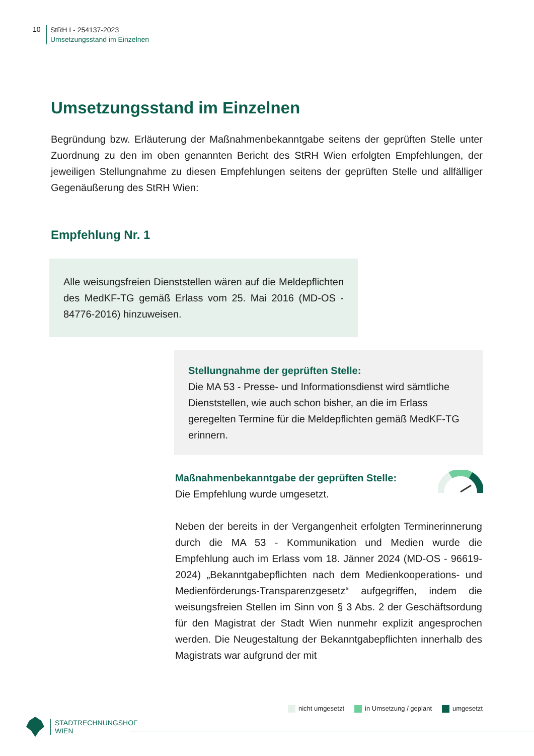10
StRH I - 254137-2023
Umsetzungsstand im Einzelnen
Umsetzungsstand im Einzelnen
Begründung bzw. Erläuterung der Maßnahmenbekanntgabe seitens der geprüften Stelle unter Zuordnung zu den im oben genannten Bericht des StRH Wien erfolgten Empfehlungen, der jeweiligen Stellungnahme zu diesen Empfehlungen seitens der geprüften Stelle und allfälliger Gegenäußerung des StRH Wien:
Empfehlung Nr. 1
Alle weisungsfreien Dienststellen wären auf die Meldepflichten des MedKF-TG gemäß Erlass vom 25. Mai 2016 (MD-OS - 84776-2016) hinzuweisen.
Stellungnahme der geprüften Stelle:
Die MA 53 - Presse- und Informationsdienst wird sämtliche Dienststellen, wie auch schon bisher, an die im Erlass geregelten Termine für die Meldepflichten gemäß MedKF-TG erinnern.
Maßnahmenbekanntgabe der geprüften Stelle:
Die Empfehlung wurde umgesetzt.
Neben der bereits in der Vergangenheit erfolgten Terminerinnerung durch die MA 53 - Kommunikation und Medien wurde die Empfehlung auch im Erlass vom 18. Jänner 2024 (MD-OS - 96619-2024) „Bekanntgabepflichten nach dem Medienkooperations- und Medienförderungs-Transparenzgesetz“ aufgegriffen, indem die weisungsfreien Stellen im Sinn von § 3 Abs. 2 der Geschäftsordung für den Magistrat der Stadt Wien nunmehr explizit angesprochen werden. Die Neugestaltung der Bekanntgabepflichten innerhalb des Magistrats war aufgrund der mit
nicht umgesetzt in Umsetzung / geplant umgesetzt
STADTRECHNUNGSHOF
WIEN